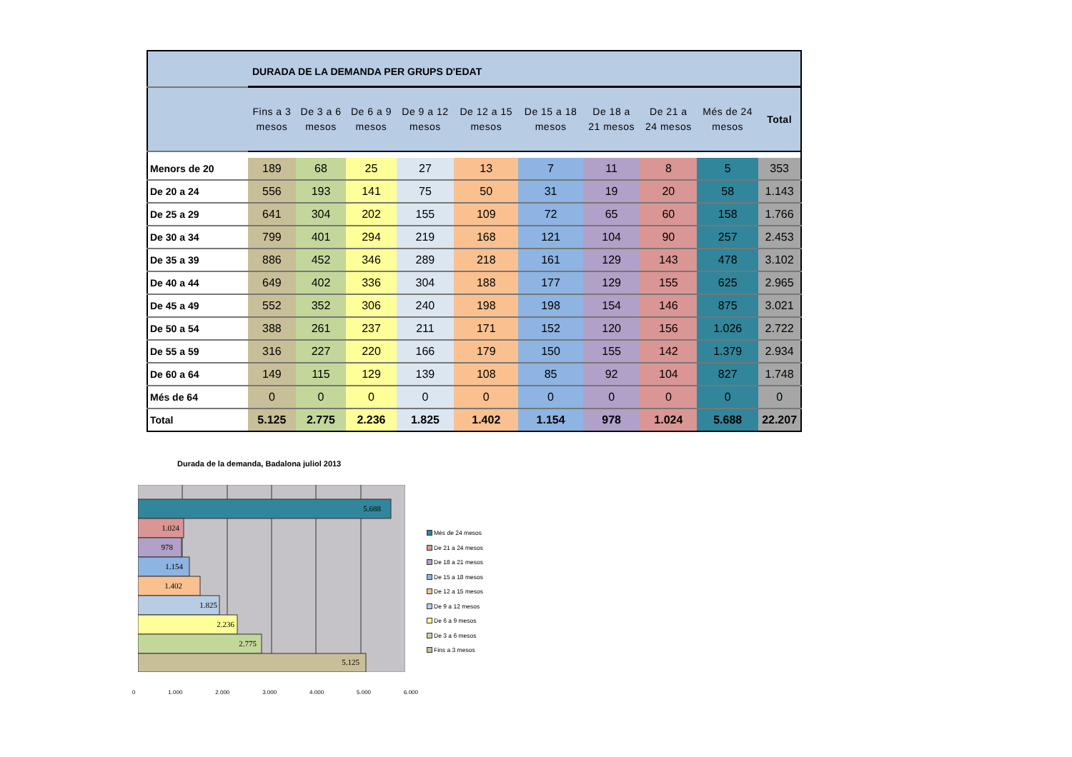| | DURADA DE LA DEMANDA PER GRUPS D'EDAT | | | | | | | | | |
| | Fins a 3 mesos | De 3 a 6 mesos | De 6 a 9 mesos | De 9 a 12 mesos | De 12 a 15 mesos | De 15 a 18 mesos | De 18 a 21 mesos | De 21 a 24 mesos | Més de 24 mesos | Total |
| Menors de 20 | 189 | 68 | 25 | 27 | 13 | 7 | 11 | 8 | 5 | 353 |
| De 20 a 24 | 556 | 193 | 141 | 75 | 50 | 31 | 19 | 20 | 58 | 1.143 |
| De 25 a 29 | 641 | 304 | 202 | 155 | 109 | 72 | 65 | 60 | 158 | 1.766 |
| De 30 a 34 | 799 | 401 | 294 | 219 | 168 | 121 | 104 | 90 | 257 | 2.453 |
| De 35 a 39 | 886 | 452 | 346 | 289 | 218 | 161 | 129 | 143 | 478 | 3.102 |
| De 40 a 44 | 649 | 402 | 336 | 304 | 188 | 177 | 129 | 155 | 625 | 2.965 |
| De 45 a 49 | 552 | 352 | 306 | 240 | 198 | 198 | 154 | 146 | 875 | 3.021 |
| De 50 a 54 | 388 | 261 | 237 | 211 | 171 | 152 | 120 | 156 | 1.026 | 2.722 |
| De 55 a 59 | 316 | 227 | 220 | 166 | 179 | 150 | 155 | 142 | 1.379 | 2.934 |
| De 60 a 64 | 149 | 115 | 129 | 139 | 108 | 85 | 92 | 104 | 827 | 1.748 |
| Més de 64 | 0 | 0 | 0 | 0 | 0 | 0 | 0 | 0 | 0 | 0 |
| Total | 5.125 | 2.775 | 2.236 | 1.825 | 1.402 | 1.154 | 978 | 1.024 | 5.688 | 22.207 |
Durada de la demanda, Badalona juliol 2013
5.688
1.024
978
1.154
1.402
1.825
2.236
2.775
5.125
0 1.000 2.000 3.000 4.000 5.000 6.000
Més de 24 mesos
De 21 a 24 mesos
De 18 a 21 mesos
De 15 a 18 mesos
De 12 a 15 mesos
De 9 a 12 mesos
De 6 a 9 mesos
De 3 a 6 mesos
Fins a 3 mesos